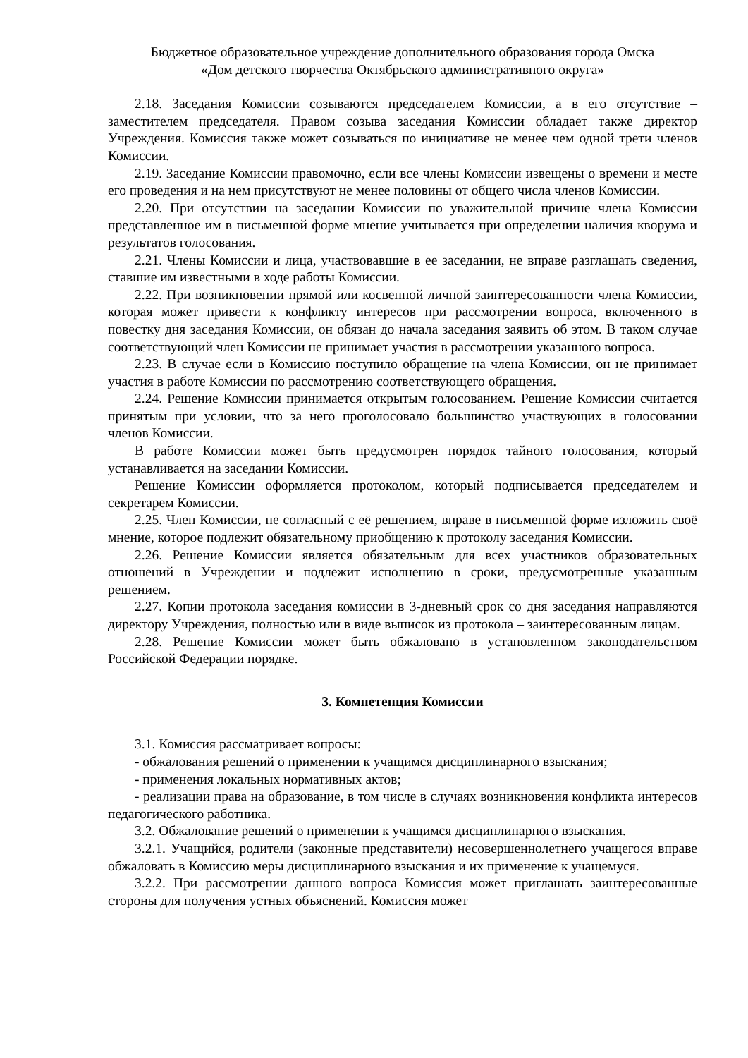Бюджетное образовательное учреждение дополнительного образования города Омска
«Дом детского творчества Октябрьского административного округа»
2.18. Заседания Комиссии созываются председателем Комиссии, а в его отсутствие – заместителем председателя. Правом созыва заседания Комиссии обладает также директор Учреждения. Комиссия также может созываться по инициативе не менее чем одной трети членов Комиссии.
2.19. Заседание Комиссии правомочно, если все члены Комиссии извещены о времени и месте его проведения и на нем присутствуют не менее половины от общего числа членов Комиссии.
2.20. При отсутствии на заседании Комиссии по уважительной причине члена Комиссии представленное им в письменной форме мнение учитывается при определении наличия кворума и результатов голосования.
2.21. Члены Комиссии и лица, участвовавшие в ее заседании, не вправе разглашать сведения, ставшие им известными в ходе работы Комиссии.
2.22. При возникновении прямой или косвенной личной заинтересованности члена Комиссии, которая может привести к конфликту интересов при рассмотрении вопроса, включенного в повестку дня заседания Комиссии, он обязан до начала заседания заявить об этом. В таком случае соответствующий член Комиссии не принимает участия в рассмотрении указанного вопроса.
2.23. В случае если в Комиссию поступило обращение на члена Комиссии, он не принимает участия в работе Комиссии по рассмотрению соответствующего обращения.
2.24. Решение Комиссии принимается открытым голосованием. Решение Комиссии считается принятым при условии, что за него проголосовало большинство участвующих в голосовании членов Комиссии.
В работе Комиссии может быть предусмотрен порядок тайного голосования, который устанавливается на заседании Комиссии.
Решение Комиссии оформляется протоколом, который подписывается председателем и секретарем Комиссии.
2.25. Член Комиссии, не согласный с её решением, вправе в письменной форме изложить своё мнение, которое подлежит обязательному приобщению к протоколу заседания Комиссии.
2.26. Решение Комиссии является обязательным для всех участников образовательных отношений в Учреждении и подлежит исполнению в сроки, предусмотренные указанным решением.
2.27. Копии протокола заседания комиссии в 3-дневный срок со дня заседания направляются директору Учреждения, полностью или в виде выписок из протокола – заинтересованным лицам.
2.28. Решение Комиссии может быть обжаловано в установленном законодательством Российской Федерации порядке.
3. Компетенция Комиссии
3.1. Комиссия рассматривает вопросы:
- обжалования решений о применении к учащимся дисциплинарного взыскания;
- применения локальных нормативных актов;
- реализации права на образование, в том числе в случаях возникновения конфликта интересов педагогического работника.
3.2. Обжалование решений о применении к учащимся дисциплинарного взыскания.
3.2.1. Учащийся, родители (законные представители) несовершеннолетнего учащегося вправе обжаловать в Комиссию меры дисциплинарного взыскания и их применение к учащемуся.
3.2.2. При рассмотрении данного вопроса Комиссия может приглашать заинтересованные стороны для получения устных объяснений. Комиссия может